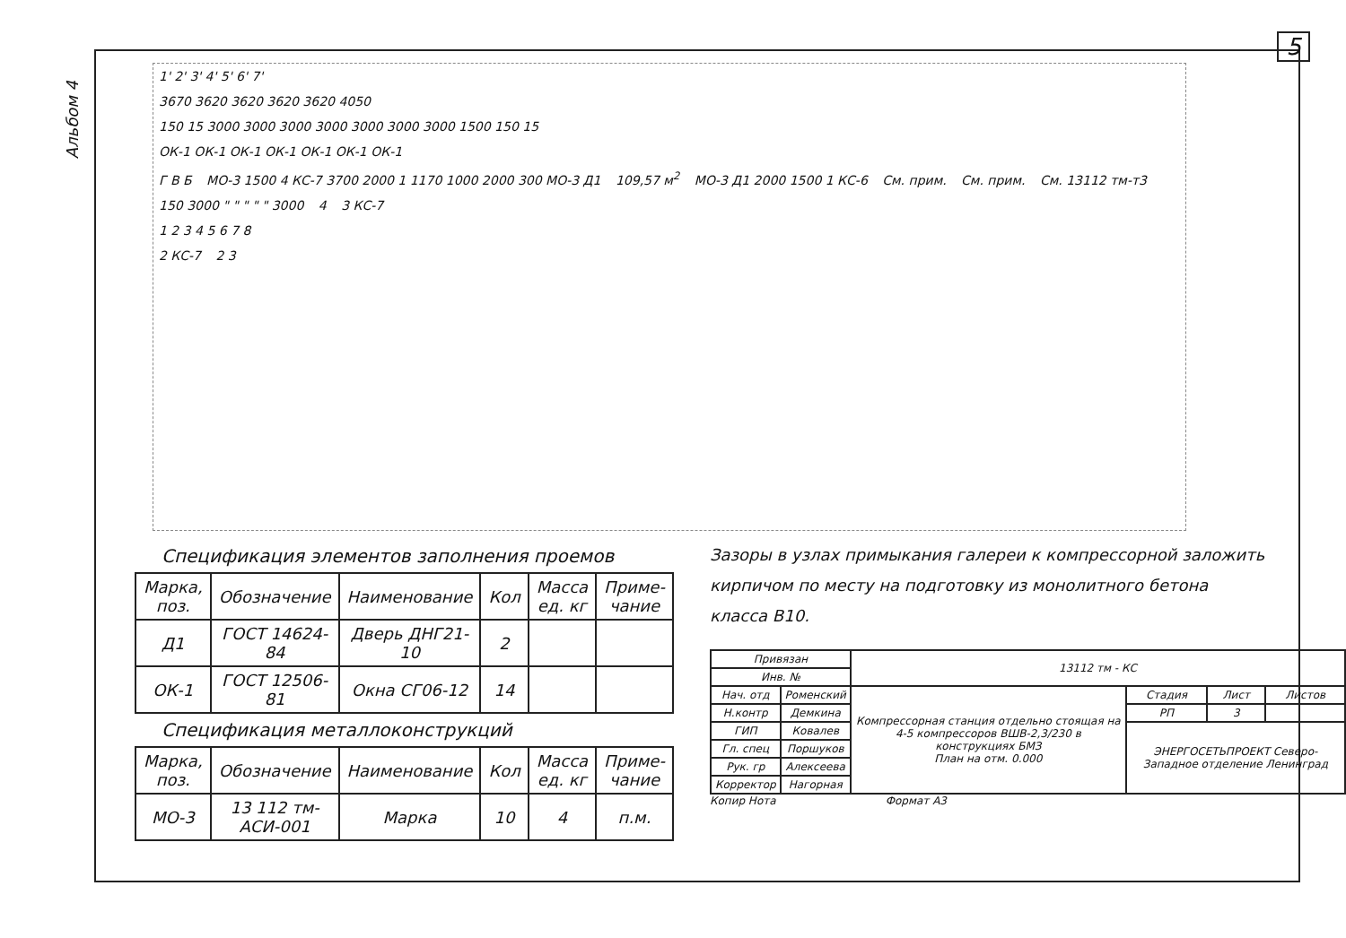Альбом 4
5
1' 2' 3' 4' 5' 6' 7'
3670 3620 3620 3620 3620 4050
150 15 3000 3000 3000 3000 3000 3000 3000 1500 150 15
ОК-1 ОК-1 ОК-1 ОК-1 ОК-1 ОК-1 ОК-1
Г В Б МО-3 1500 4 КС-7 3700 2000 1 1170 1000 2000 300 МО-3 Д1 109,57 м<sup>2</sup> МО-3 Д1 2000 1500 1 КС-6 См. прим. См. прим. См. 13112 тм-т3 150 3000 " " " " " 3000 4 3 КС-7
1 2 3 4 5 6 7 8
2 КС-7 2 3
Спецификация элементов заполнения проемов
| Марка, поз. | Обозначение | Наименование | Кол | Масса ед. кг | Приме-чание |
| --- | --- | --- | --- | --- | --- |
| Д1 | ГОСТ 14624-84 | Дверь ДНГ21-10 | 2 | | |
| ОК-1 | ГОСТ 12506-81 | Окна СГ06-12 | 14 | | |
Спецификация металлоконструкций
| Марка, поз. | Обозначение | Наименование | Кол | Масса ед. кг | Приме-чание |
| --- | --- | --- | --- | --- | --- |
| МО-3 | 13 112 тм- АСИ-001 | Марка | 10 | 4 | п.м. |
Зазоры в узлах примыкания галереи к компрессорной заложить кирпичом по месту на подготовку из монолитного бетона класса В10.
| Привязан | | 13112 тм - КС | | | |
| Инв. № | | | | | |
| Нач. отд | Роменский | Компрессорная станция отдельно стоящая на 4-5 компрессоров ВШВ-2,3/230 в конструкциях БМЗ План на отм. 0.000 | Стадия | Лист | Листов |
| Н.контр | Демкина | | РП | 3 | |
| ГИП | Ковалев | | ЭНЕРГОСЕТЬПРОЕКТ Северо-Западное отделение Ленинград | | |
| Гл. спец | Поршуков | | | | |
| Рук. гр | Алексеева | | | | |
| Корректор | Нагорная | | | | |
Копир Нота Формат А3